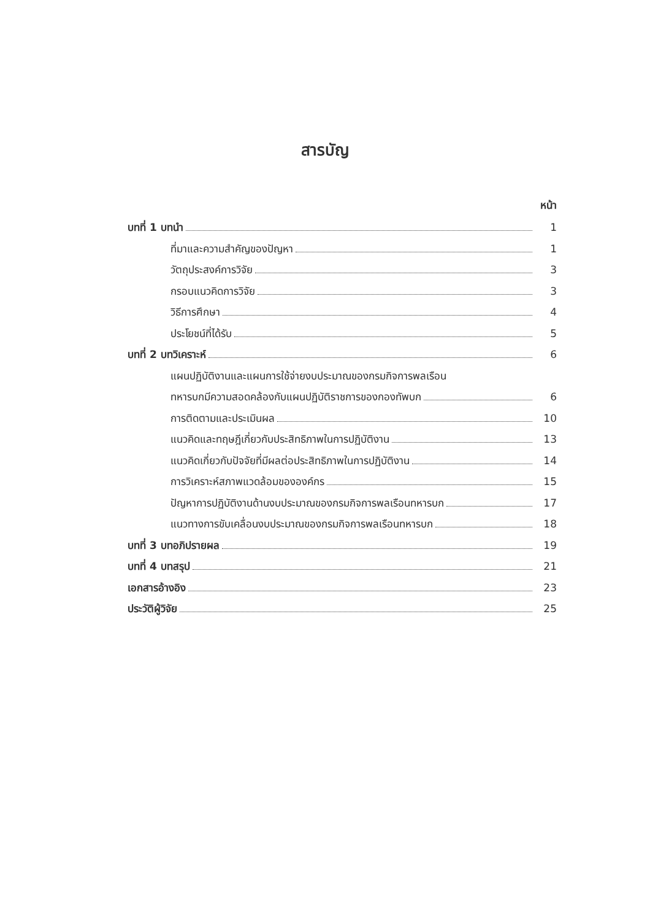สารบัญ
หน้า
บทที่ 1 บทนำ 1
ที่มาและความสำคัญของปัญหา 1
วัตถุประสงค์การวิจัย 3
กรอบแนวคิดการวิจัย 3
วิธีการศึกษา 4
ประโยชน์ที่ได้รับ 5
บทที่ 2 บทวิเคราะห์ 6
แผนปฏิบัติงานและแผนการใช้จ่ายงบประมาณของกรมกิจการพลเรือน
ทหารบกมีความสอดคล้องกับแผนปฏิบัติราชการของกองทัพบก 6
การติดตามและประเมินผล 10
แนวคิดและทฤษฎีเกี่ยวกับประสิทธิภาพในการปฏิบัติงาน 13
แนวคิดเกี่ยวกับปัจจัยที่มีผลต่อประสิทธิภาพในการปฏิบัติงาน 14
การวิเคราะห์สภาพแวดล้อมขององค์กร 15
ปัญหาการปฏิบัติงานด้านงบประมาณของกรมกิจการพลเรือนทหารบก 17
แนวทางการขับเคลื่อนงบประมาณของกรมกิจการพลเรือนทหารบก 18
บทที่ 3 บทอภิปรายผล 19
บทที่ 4 บทสรุป 21
เอกสารอ้างอิง 23
ประวัติผู้วิจัย 25